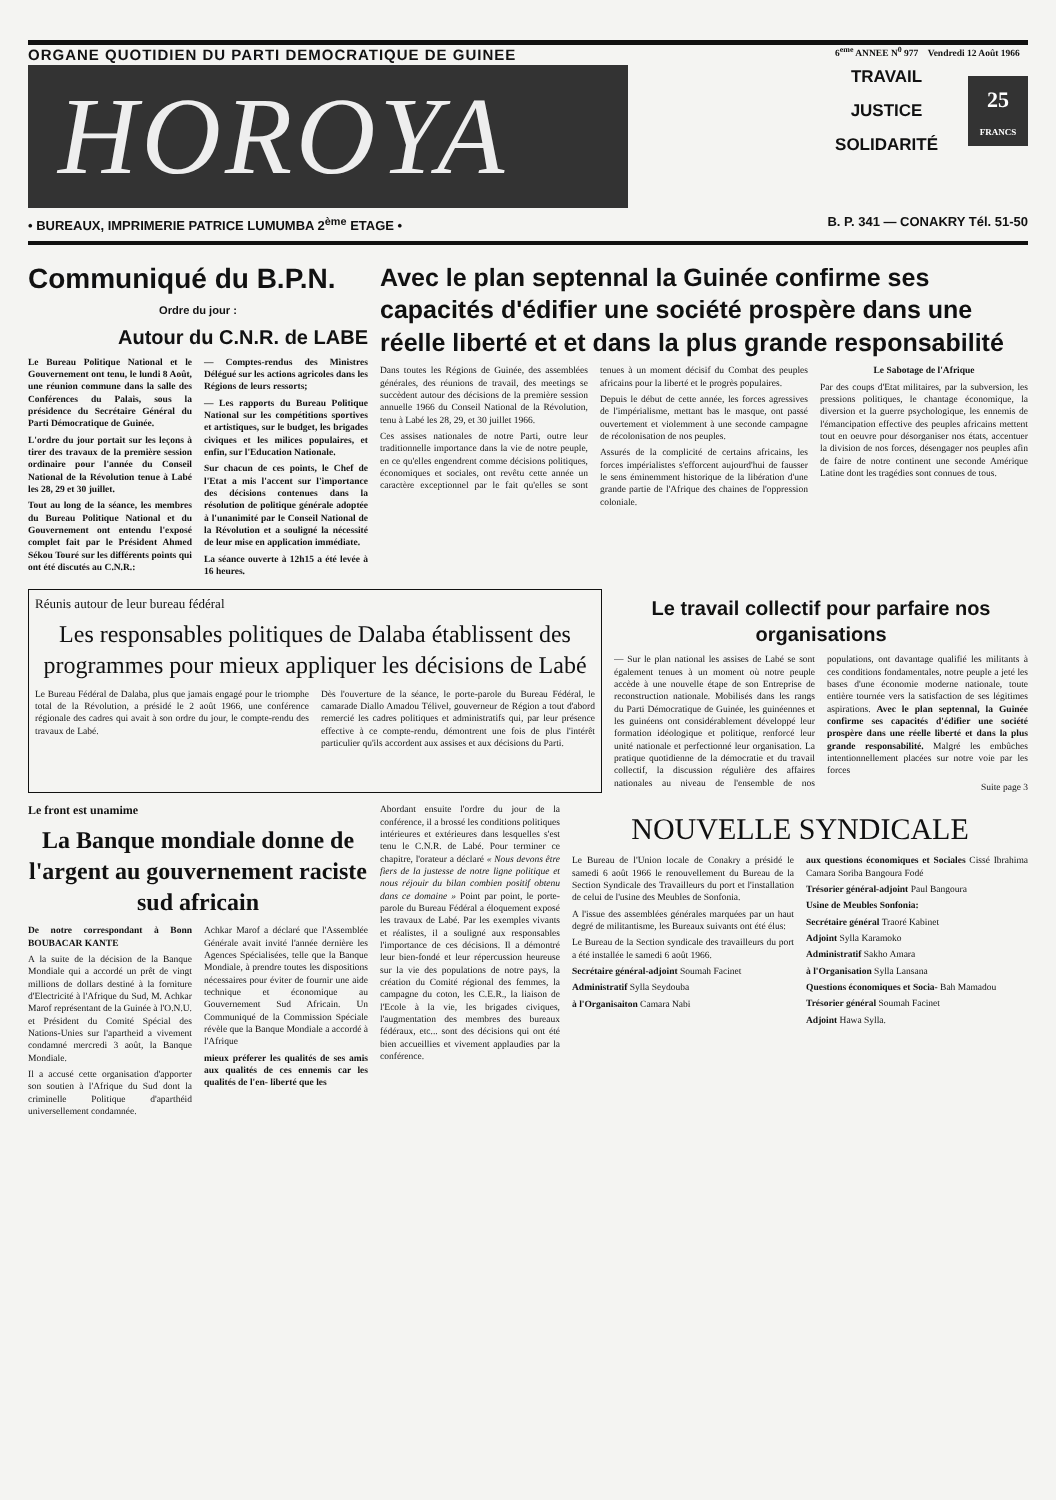ORGANE QUOTIDIEN DU PARTI DEMOCRATIQUE DE GUINEE
HOROYA
6<sup>eme</sup> ANNEE N<sup>0</sup> 977 Vendredi 12 Août 1966
TRAVAIL
JUSTICE
SOLIDARITÉ
25
FRANCS
• BUREAUX, IMPRIMERIE PATRICE LUMUMBA 2<sup>ème</sup> ETAGE • B. P. 341 — CONAKRY Tél. 51-50
Communiqué du B.P.N.
Ordre du jour :
Autour du C.N.R. de LABE
Le Bureau Politique National et le Gouvernement ont tenu, le lundi 8 Août, une réunion commune dans la salle des Conférences du Palais, sous la présidence du Secrétaire Général du Parti Démocratique de Guinée.
L'ordre du jour portait sur les leçons à tirer des travaux de la première session ordinaire pour l'année du Conseil National de la Révolution tenue à Labé les 28, 29 et 30 juillet.
Tout au long de la séance, les membres du Bureau Politique National et du Gouvernement ont entendu l'exposé complet fait par le Président Ahmed Sékou Touré sur les différents points qui ont été discutés au C.N.R.:
— Comptes-rendus des Ministres Délégué sur les actions agricoles dans les Régions de leurs ressorts;
— Les rapports du Bureau Politique National sur les compétitions sportives et artistiques, sur le budget, les brigades civiques et les milices populaires, et enfin, sur l'Education Nationale.
Sur chacun de ces points, le Chef de l'Etat a mis l'accent sur l'importance des décisions contenues dans la résolution de politique générale adoptée à l'unanimité par le Conseil National de la Révolution et a souligné la nécessité de leur mise en application immédiate.
La séance ouverte à 12h15 a été levée à 16 heures.
Avec le plan septennal la Guinée confirme ses capacités d'édifier une société prospère dans une réelle liberté et et dans la plus grande responsabilité
Dans toutes les Régions de Guinée, des assemblées générales, des réunions de travail, des meetings se succèdent autour des décisions de la première session annuelle 1966 du Conseil National de la Révolution, tenu à Labé les 28, 29, et 30 juillet 1966.
Ces assises nationales de notre Parti, outre leur traditionnelle importance dans la vie de notre peuple, en ce qu'elles engendrent comme décisions politiques, économiques et sociales, ont revêtu cette année un caractère exceptionnel par le fait qu'elles se sont tenues à un moment décisif du Combat des peuples africains pour la liberté et le progrès populaires.
Depuis le début de cette année, les forces agressives de l'impérialisme, mettant bas le masque, ont passé ouvertement et violemment à une seconde campagne de récolonisation de nos peuples.
Assurés de la complicité de certains africains, les forces impérialistes s'efforcent aujourd'hui de fausser le sens éminemment historique de la libération d'une grande partie de l'Afrique des chaines de l'oppression coloniale.
Le Sabotage de l'Afrique
Par des coups d'Etat militaires, par la subversion, les pressions politiques, le chantage économique, la diversion et la guerre psychologique, les ennemis de l'émancipation effective des peuples africains mettent tout en oeuvre pour désorganiser nos états, accentuer la division de nos forces, désengager nos peuples afin de faire de notre continent une seconde Amérique Latine dont les tragédies sont connues de tous.
Réunis autour de leur bureau fédéral
Les responsables politiques de Dalaba établissent des programmes pour mieux appliquer les décisions de Labé
Le Bureau Fédéral de Dalaba, plus que jamais engagé pour le triomphe total de la Révolution, a présidé le 2 août 1966, une conférence régionale des cadres qui avait à son ordre du jour, le compte-rendu des travaux de Labé.
Dès l'ouverture de la séance, le porte-parole du Bureau Fédéral, le camarade Diallo Amadou Télivel, gouverneur de Région a tout d'abord remercié les cadres politiques et administratifs qui, par leur présence effective à ce compte-rendu, démontrent une fois de plus l'intérêt particulier qu'ils accordent aux assises et aux décisions du Parti.
Le travail collectif pour parfaire nos organisations
— Sur le plan national les assises de Labé se sont également tenues à un moment où notre peuple accède à une nouvelle étape de son Entreprise de reconstruction nationale. Mobilisés dans les rangs du Parti Démocratique de Guinée, les guinéennes et les guinéens ont considérablement développé leur formation idéologique et politique, renforcé leur unité nationale et perfectionné leur organisation. La pratique quotidienne de la démocratie et du travail collectif, la discussion régulière des affaires nationales au niveau de l'ensemble de nos populations, ont davantage qualifié les militants à ces conditions fondamentales, notre peuple a jeté les bases d'une économie moderne nationale, toute entière tournée vers la satisfaction de ses légitimes aspirations. Avec le plan septennal, la Guinée confirme ses capacités d'édifier une société prospère dans une réelle liberté et dans la plus grande responsabilité. Malgré les embûches intentionnellement placées sur notre voie par les forces
Suite page 3
Le front est unamime
La Banque mondiale donne de l'argent au gouvernement raciste sud africain
De notre correspondant à Bonn BOUBACAR KANTE
A la suite de la décision de la Banque Mondiale qui a accordé un prêt de vingt millions de dollars destiné à la forniture d'Electricité à l'Afrique du Sud, M. Achkar Marof représentant de la Guinée à l'O.N.U. et Président du Comité Spécial des Nations-Unies sur l'apartheid a vivement condamné mercredi 3 août, la Banque Mondiale.
Il a accusé cette organisation d'apporter son soutien à l'Afrique du Sud dont la criminelle Politique d'aparthéid universellement condamnée.
Achkar Marof a déclaré que l'Assemblée Générale avait invité l'année dernière les Agences Spécialisées, telle que la Banque Mondiale, à prendre toutes les dispositions nécessaires pour éviter de fournir une aide technique et économique au Gouvernement Sud Africain. Un Communiqué de la Commission Spéciale révèle que la Banque Mondiale a accordé à l'Afrique
mieux préferer les qualités de ses amis aux qualités de ces ennemis car les qualités de l'en- liberté que les
Abordant ensuite l'ordre du jour de la conférence, il a brossé les conditions politiques intérieures et extérieures dans lesquelles s'est tenu le C.N.R. de Labé. Pour terminer ce chapitre, l'orateur a déclaré « Nous devons être fiers de la justesse de notre ligne politique et nous réjouir du bilan combien positif obtenu dans ce domaine » Point par point, le porte-parole du Bureau Fédéral a éloquement exposé les travaux de Labé. Par les exemples vivants et réalistes, il a souligné aux responsables l'importance de ces décisions. Il a démontré leur bien-fondé et leur répercussion heureuse sur la vie des populations de notre pays, la création du Comité régional des femmes, la campagne du coton, les C.E.R., la liaison de l'Ecole à la vie, les brigades civiques, l'augmentation des membres des bureaux fédéraux, etc... sont des décisions qui ont été bien accueillies et vivement applaudies par la conférence.
NOUVELLE SYNDICALE
Le Bureau de l'Union locale de Conakry a présidé le samedi 6 août 1966 le renouvellement du Bureau de la Section Syndicale des Travailleurs du port et l'installation de celui de l'usine des Meubles de Sonfonia.
A l'issue des assemblées générales marquées par un haut degré de militantisme, les Bureaux suivants ont été élus:
Le Bureau de la Section syndicale des travailleurs du port a été installée le samedi 6 août 1966.
Secrétaire général-adjoint Soumah Facinet
Administratif Sylla Seydouba
à l'Organisaiton Camara Nabi
aux questions économiques et Sociales Cissé Ibrahima Camara Soriba Bangoura Fodé
Trésorier général-adjoint Paul Bangoura
Usine de Meubles Sonfonia:
Secrétaire général Traoré Kabinet
Adjoint Sylla Karamoko
Administratif Sakho Amara
à l'Organisation Sylla Lansana
Questions économiques et Socia- Bah Mamadou
Trésorier général Soumah Facinet
Adjoint Hawa Sylla.